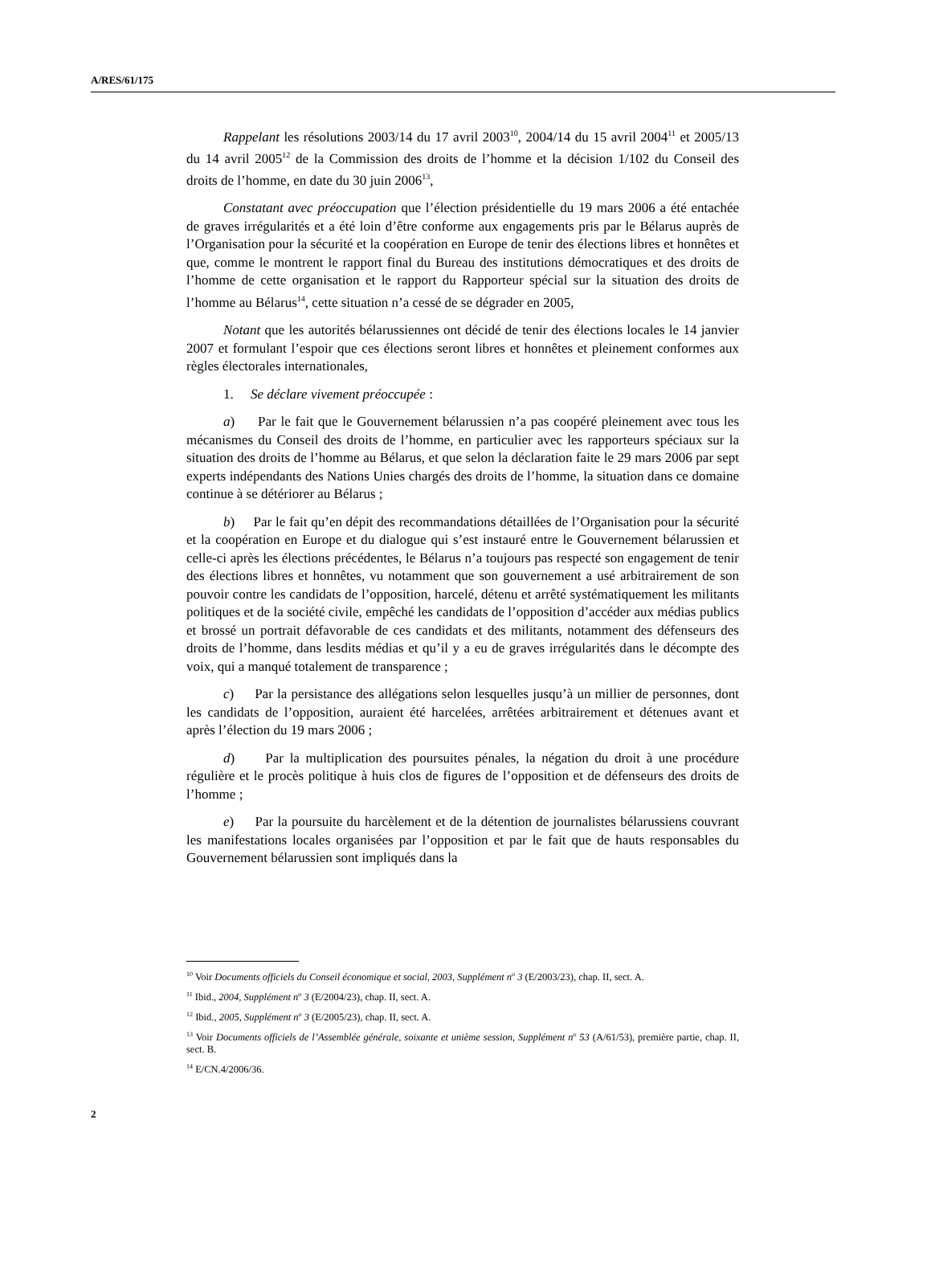A/RES/61/175
Rappelant les résolutions 2003/14 du 17 avril 2003<sup>10</sup>, 2004/14 du 15 avril 2004<sup>11</sup> et 2005/13 du 14 avril 2005<sup>12</sup> de la Commission des droits de l’homme et la décision 1/102 du Conseil des droits de l’homme, en date du 30 juin 2006<sup>13</sup>,
Constatant avec préoccupation que l’élection présidentielle du 19 mars 2006 a été entachée de graves irrégularités et a été loin d’être conforme aux engagements pris par le Bélarus auprès de l’Organisation pour la sécurité et la coopération en Europe de tenir des élections libres et honnêtes et que, comme le montrent le rapport final du Bureau des institutions démocratiques et des droits de l’homme de cette organisation et le rapport du Rapporteur spécial sur la situation des droits de l’homme au Bélarus<sup>14</sup>, cette situation n’a cessé de se dégrader en 2005,
Notant que les autorités bélarussiennes ont décidé de tenir des élections locales le 14 janvier 2007 et formulant l’espoir que ces élections seront libres et honnêtes et pleinement conformes aux règles électorales internationales,
1. Se déclare vivement préoccupée :
a) Par le fait que le Gouvernement bélarussien n’a pas coopéré pleinement avec tous les mécanismes du Conseil des droits de l’homme, en particulier avec les rapporteurs spéciaux sur la situation des droits de l’homme au Bélarus, et que selon la déclaration faite le 29 mars 2006 par sept experts indépendants des Nations Unies chargés des droits de l’homme, la situation dans ce domaine continue à se détériorer au Bélarus ;
b) Par le fait qu’en dépit des recommandations détaillées de l’Organisation pour la sécurité et la coopération en Europe et du dialogue qui s’est instauré entre le Gouvernement bélarussien et celle-ci après les élections précédentes, le Bélarus n’a toujours pas respecté son engagement de tenir des élections libres et honnêtes, vu notamment que son gouvernement a usé arbitrairement de son pouvoir contre les candidats de l’opposition, harcelé, détenu et arrêté systématiquement les militants politiques et de la société civile, empêché les candidats de l’opposition d’accéder aux médias publics et brossé un portrait défavorable de ces candidats et des militants, notamment des défenseurs des droits de l’homme, dans lesdits médias et qu’il y a eu de graves irrégularités dans le décompte des voix, qui a manqué totalement de transparence ;
c) Par la persistance des allégations selon lesquelles jusqu’à un millier de personnes, dont les candidats de l’opposition, auraient été harcelées, arrêtées arbitrairement et détenues avant et après l’élection du 19 mars 2006 ;
d) Par la multiplication des poursuites pénales, la négation du droit à une procédure régulière et le procès politique à huis clos de figures de l’opposition et de défenseurs des droits de l’homme ;
e) Par la poursuite du harcèlement et de la détention de journalistes bélarussiens couvrant les manifestations locales organisées par l’opposition et par le fait que de hauts responsables du Gouvernement bélarussien sont impliqués dans la
<sup>10</sup> Voir Documents officiels du Conseil économique et social, 2003, Supplément n<sup>o</sup> 3 (E/2003/23), chap. II, sect. A.
<sup>11</sup> Ibid., 2004, Supplément n<sup>o</sup> 3 (E/2004/23), chap. II, sect. A.
<sup>12</sup> Ibid., 2005, Supplément n<sup>o</sup> 3 (E/2005/23), chap. II, sect. A.
<sup>13</sup> Voir Documents officiels de l’Assemblée générale, soixante et unième session, Supplément n<sup>o</sup> 53 (A/61/53), première partie, chap. II, sect. B.
<sup>14</sup> E/CN.4/2006/36.
2